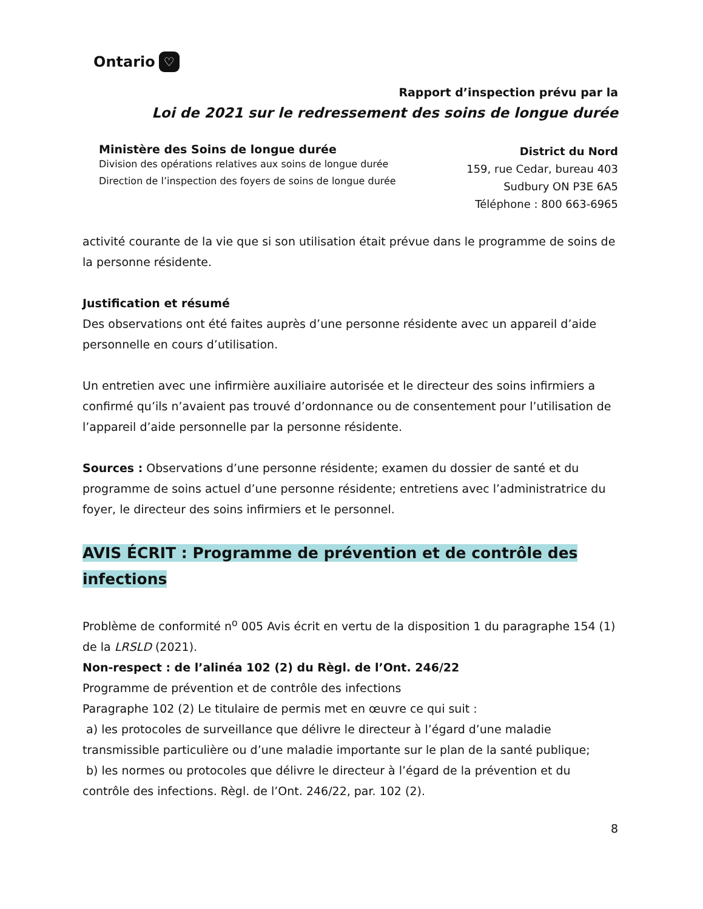Ontario ♡
Rapport d’inspection prévu par la
Loi de 2021 sur le redressement des soins de longue durée
Ministère des Soins de longue durée
Division des opérations relatives aux soins de longue durée
Direction de l’inspection des foyers de soins de longue durée
District du Nord
159, rue Cedar, bureau 403
Sudbury ON P3E 6A5
Téléphone : 800 663-6965
activité courante de la vie que si son utilisation était prévue dans le programme de soins de la personne résidente.
Justification et résumé
Des observations ont été faites auprès d’une personne résidente avec un appareil d’aide personnelle en cours d’utilisation.
Un entretien avec une infirmière auxiliaire autorisée et le directeur des soins infirmiers a confirmé qu’ils n’avaient pas trouvé d’ordonnance ou de consentement pour l’utilisation de l’appareil d’aide personnelle par la personne résidente.
Sources : Observations d’une personne résidente; examen du dossier de santé et du programme de soins actuel d’une personne résidente; entretiens avec l’administratrice du foyer, le directeur des soins infirmiers et le personnel.
AVIS ÉCRIT : Programme de prévention et de contrôle des infections
Problème de conformité n<sup>o</sup> 005 Avis écrit en vertu de la disposition 1 du paragraphe 154 (1) de la LRSLD (2021).
Non-respect : de l’alinéa 102 (2) du Règl. de l’Ont. 246/22
Programme de prévention et de contrôle des infections
Paragraphe 102 (2) Le titulaire de permis met en œuvre ce qui suit :
a) les protocoles de surveillance que délivre le directeur à l’égard d’une maladie transmissible particulière ou d’une maladie importante sur le plan de la santé publique;
b) les normes ou protocoles que délivre le directeur à l’égard de la prévention et du contrôle des infections. Règl. de l’Ont. 246/22, par. 102 (2).
8